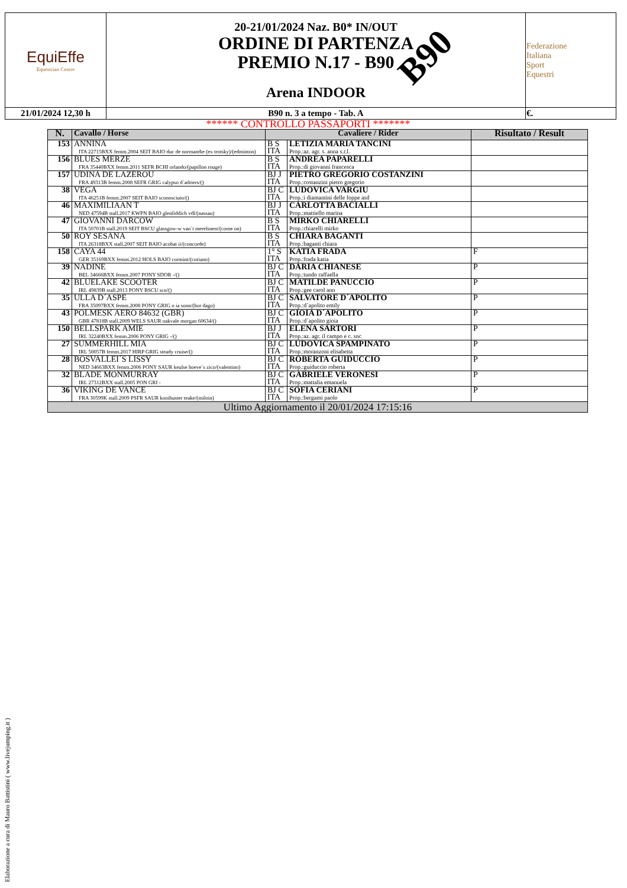| EquiEffe Equestrian Centre | 20-21/01/2024 Naz. B0* IN/OUT ORDINE DI PARTENZA PREMIO N.17 - B90 Arena INDOOR B90 | Federazione Italiana Sport Equestri |
| 21/01/2024 12,30 h | B90 n. 3 a tempo - Tab. A | €. |
****** CONTROLLO PASSAPORTI *******
| N. | Cavallo / Horse | Cavaliere / Rider | | Risultato / Result |
| --- | --- | --- | --- | --- |
| 153 | ANNINA ITA 22715BXX femm.2004 SEIT BAIO duc de normandie (ex trotsky)/(edminton) | B S ITA | LETIZIA MARIA TANCINI Prop.:az. agr. s. anna s.r.l. | |
| 156 | BLUES MERZE FRA 35440BXX femm.2011 SEFR BCHI orlando/(papillon rouge) | B S ITA | ANDREA PAPARELLI Prop.:di giovanni francesca | |
| 157 | UDINA DE LAZEROU FRA 49313B femm.2008 SEFR GRIG calypso d´adriers/() | BJ J ITA | PIETRO GREGORIO COSTANZINI Prop.:costanzini pietro gregorio | |
| 38 | VEGA ITA 46251B femm.2007 SEIT BAIO sconosciuto/() | BJ C ITA | LUDOVICA VARGIU Prop.:i diamantini delle foppe asd | |
| 46 | MAXIMILIAAN T NED 47594B stall.2017 KWPN BAIO glenfiddich vdl/(nassau) | BJ J ITA | CARLOTTA BACIALLI Prop.:mattiello marina | |
| 47 | GIOVANNI DARCOW ITA 50701B stall.2019 SEIT BSCU glassgow-w van´t merelsnest/(come on) | B S ITA | MIRKO CHIARELLI Prop.:chiarelli mirko | |
| 50 | ROY SESANA ITA 26318BXX stall.2007 SEIT BAIO acobat ii/(concorde) | B S ITA | CHIARA BAGANTI Prop.:baganti chiara | |
| 158 | CAYA 44 GER 35169BXX femm.2012 HOLS BAIO cormint/(coriano) | 1° S ITA | KATIA FRADA Prop.:frada katia | F |
| 39 | NADINE BEL 34666BXX femm.2007 PONY SDOR -/() | BJ C ITA | DARIA CHIANESE Prop.:tundo raffaella | P |
| 42 | BLUELAKE SCOOTER IRL 49839B stall.2013 PONY BSCU scn/() | BJ C ITA | MATILDE PANUCCIO Prop.:gee carol ann | P |
| 35 | ULLA D´ASPE FRA 35097BXX femm.2008 PONY GRIG o ia sonn/(hor dago) | BJ C ITA | SALVATORE D´APOLITO Prop.:d´apolito emily | P |
| 43 | POLMESK AERO 84632 (GBR) GBR 47818B stall.2009 WELS SAUR oakvale morgan 60634/() | BJ C ITA | GIOIA D´APOLITO Prop.:d´apolito gioia | P |
| 150 | BELLSPARK AMIE IRL 32240BXX femm.2006 PONY GRIG -/() | BJ J ITA | ELENA SARTORI Prop.:az. agr. il campo e c. snc | P |
| 27 | SUMMERHILL MIA IRL 50057B femm.2017 HIRP GRIG steady cruise/() | BJ C ITA | LUDOVICA SPAMPINATO Prop.:moranzoni elisabetta | P |
| 28 | BOSVALLEI´S LISSY NED 34663BXX femm.2006 PONY SAUR keulse hoeve´s zico/(valentino) | BJ C ITA | ROBERTA GUIDUCCIO Prop.:guiduccio roberta | P |
| 32 | BLADE MONMURRAY IRL 27312BXX stall.2005 PON GRI - | BJ C ITA | GABRIELE VERONESI Prop.:mattalia emanuela | P |
| 36 | VIKING DE VANCE FRA 30599K stall.2009 PSFR SAUR kooihuster teake/(miloin) | BJ C ITA | SOFIA CERIANI Prop.:bergami paolo | P |
| Ultimo Aggiornamento il 20/01/2024 17:15:16 | | | | |
Elaborazione a cura di Mauro Battistini ( www.livejumping.it )